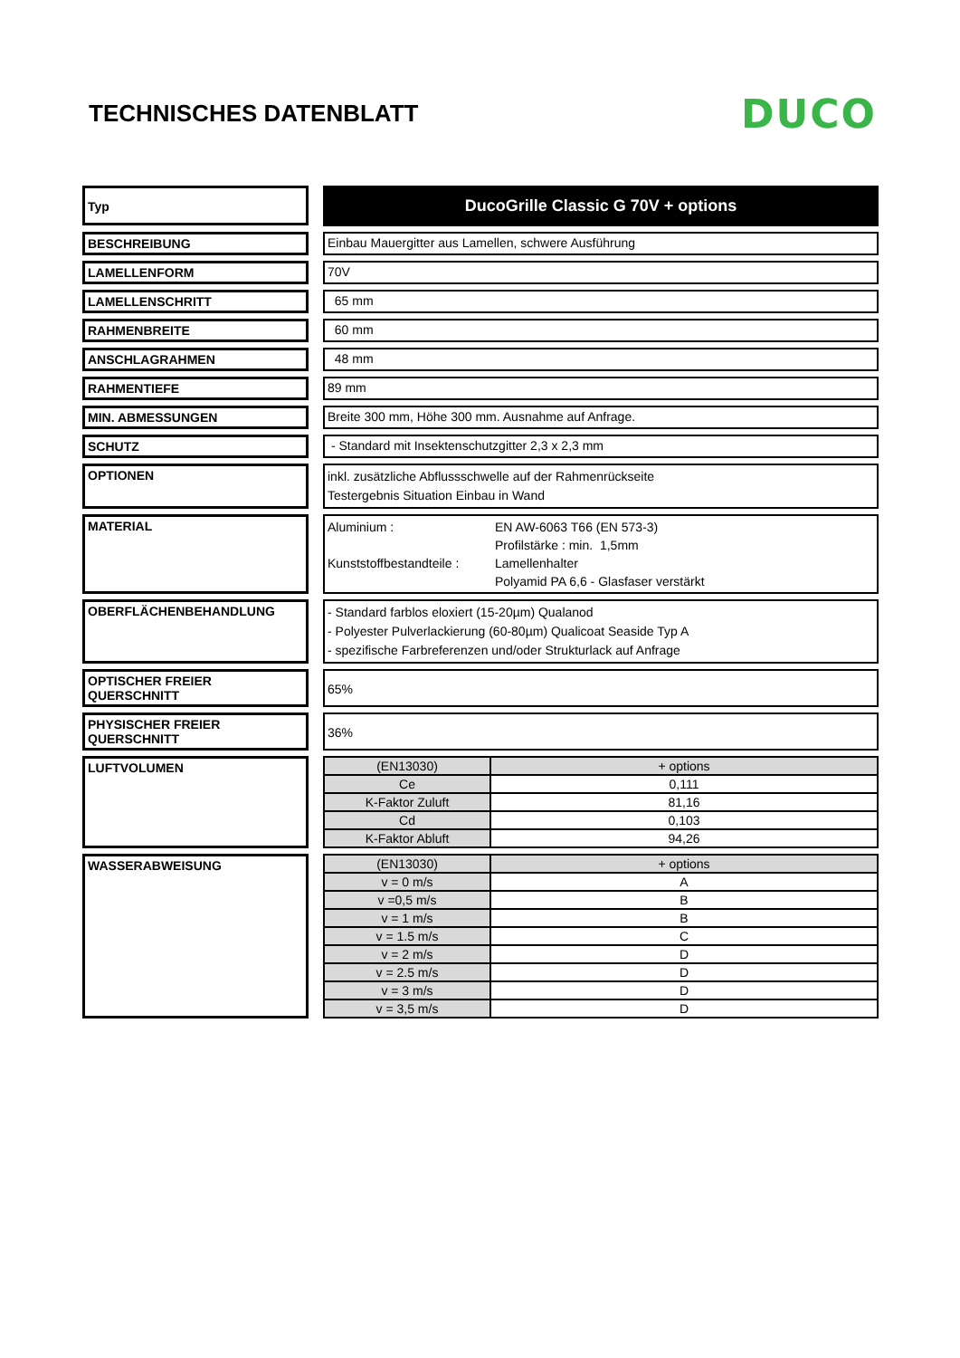TECHNISCHES DATENBLATT
DUCO
Typ
DucoGrille Classic G 70V + options
BESCHREIBUNG Einbau Mauergitter aus Lamellen, schwere Ausführung
LAMELLENFORM 70V
LAMELLENSCHRITT 65 mm
RAHMENBREITE 60 mm
ANSCHLAGRAHMEN 48 mm
RAHMENTIEFE 89 mm
MIN. ABMESSUNGEN Breite 300 mm, Höhe 300 mm. Ausnahme auf Anfrage.
SCHUTZ - Standard mit Insektenschutzgitter 2,3 x 2,3 mm
OPTIONEN
inkl. zusätzliche Abflussschwelle auf der Rahmenrückseite
Testergebnis Situation Einbau in Wand
MATERIAL
| Aluminium : | EN AW-6063 T66 (EN 573-3) |
| | Profilstärke : min. 1,5mm |
| Kunststoffbestandteile : | Lamellenhalter |
| | Polyamid PA 6,6 - Glasfaser verstärkt |
OBERFLÄCHENBEHANDLUNG
- Standard farblos eloxiert (15-20µm) Qualanod
- Polyester Pulverlackierung (60-80µm) Qualicoat Seaside Typ A
- spezifische Farbreferenzen und/oder Strukturlack auf Anfrage
OPTISCHER FREIER QUERSCHNITT
65%
PHYSISCHER FREIER QUERSCHNITT
36%
LUFTVOLUMEN
| (EN13030) | + options |
| --- | --- |
| Ce | 0,111 |
| K-Faktor Zuluft | 81,16 |
| Cd | 0,103 |
| K-Faktor Abluft | 94,26 |
WASSERABWEISUNG
| (EN13030) | + options |
| --- | --- |
| v = 0 m/s | A |
| v =0,5 m/s | B |
| v = 1 m/s | B |
| v = 1.5 m/s | C |
| v = 2 m/s | D |
| v = 2.5 m/s | D |
| v = 3 m/s | D |
| v = 3,5 m/s | D |